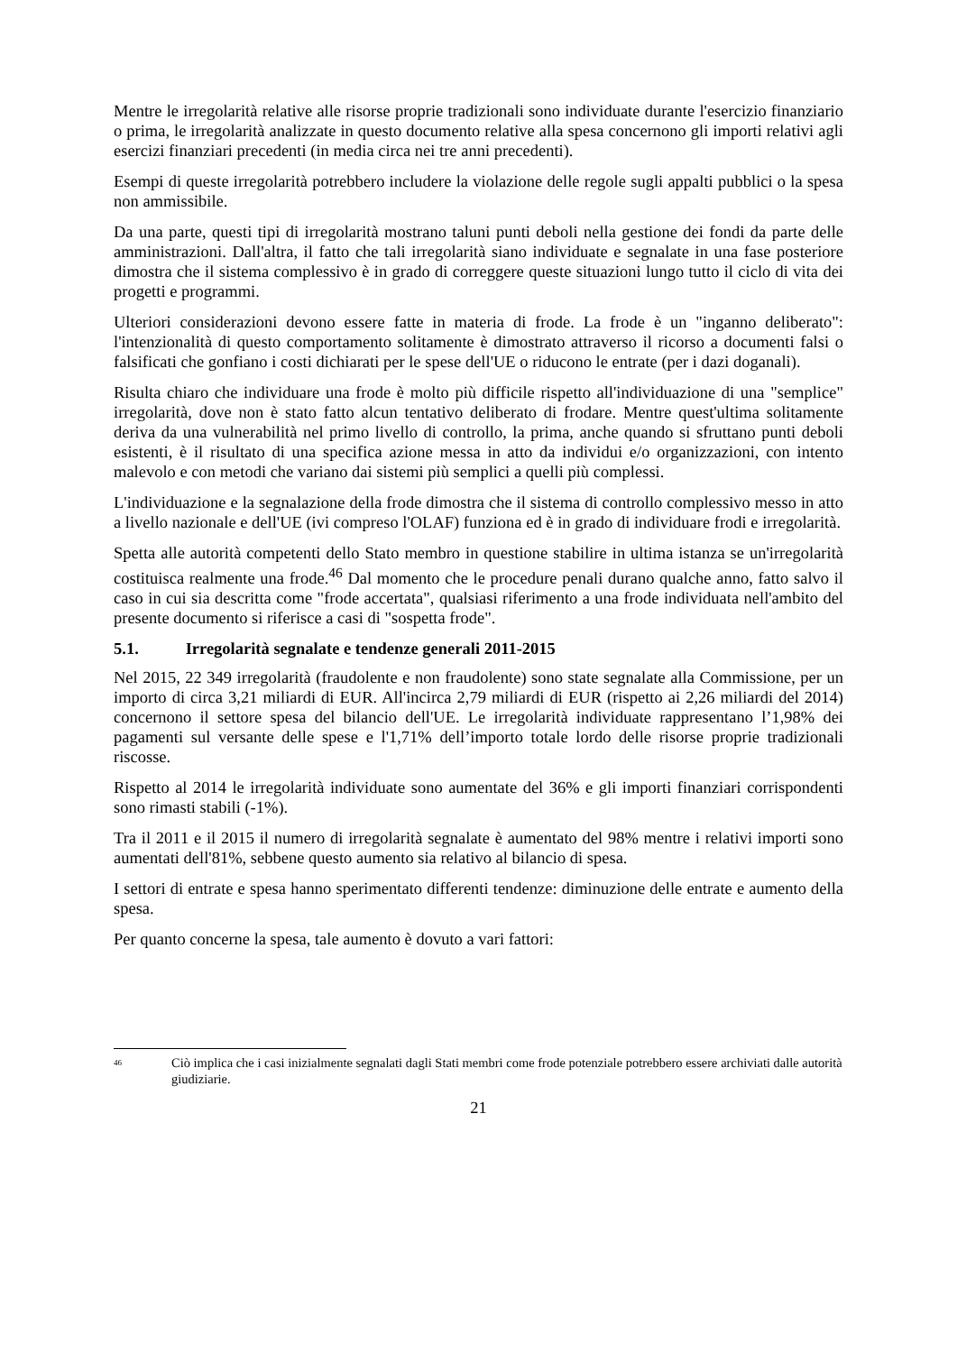Mentre le irregolarità relative alle risorse proprie tradizionali sono individuate durante l'esercizio finanziario o prima, le irregolarità analizzate in questo documento relative alla spesa concernono gli importi relativi agli esercizi finanziari precedenti (in media circa nei tre anni precedenti).
Esempi di queste irregolarità potrebbero includere la violazione delle regole sugli appalti pubblici o la spesa non ammissibile.
Da una parte, questi tipi di irregolarità mostrano taluni punti deboli nella gestione dei fondi da parte delle amministrazioni. Dall'altra, il fatto che tali irregolarità siano individuate e segnalate in una fase posteriore dimostra che il sistema complessivo è in grado di correggere queste situazioni lungo tutto il ciclo di vita dei progetti e programmi.
Ulteriori considerazioni devono essere fatte in materia di frode. La frode è un "inganno deliberato": l'intenzionalità di questo comportamento solitamente è dimostrato attraverso il ricorso a documenti falsi o falsificati che gonfiano i costi dichiarati per le spese dell'UE o riducono le entrate (per i dazi doganali).
Risulta chiaro che individuare una frode è molto più difficile rispetto all'individuazione di una "semplice" irregolarità, dove non è stato fatto alcun tentativo deliberato di frodare. Mentre quest'ultima solitamente deriva da una vulnerabilità nel primo livello di controllo, la prima, anche quando si sfruttano punti deboli esistenti, è il risultato di una specifica azione messa in atto da individui e/o organizzazioni, con intento malevolo e con metodi che variano dai sistemi più semplici a quelli più complessi.
L'individuazione e la segnalazione della frode dimostra che il sistema di controllo complessivo messo in atto a livello nazionale e dell'UE (ivi compreso l'OLAF) funziona ed è in grado di individuare frodi e irregolarità.
Spetta alle autorità competenti dello Stato membro in questione stabilire in ultima istanza se un'irregolarità costituisca realmente una frode.<sup>46</sup> Dal momento che le procedure penali durano qualche anno, fatto salvo il caso in cui sia descritta come "frode accertata", qualsiasi riferimento a una frode individuata nell'ambito del presente documento si riferisce a casi di "sospetta frode".
5.1. Irregolarità segnalate e tendenze generali 2011-2015
Nel 2015, 22 349 irregolarità (fraudolente e non fraudolente) sono state segnalate alla Commissione, per un importo di circa 3,21 miliardi di EUR. All'incirca 2,79 miliardi di EUR (rispetto ai 2,26 miliardi del 2014) concernono il settore spesa del bilancio dell'UE. Le irregolarità individuate rappresentano l’1,98% dei pagamenti sul versante delle spese e l'1,71% dell’importo totale lordo delle risorse proprie tradizionali riscosse.
Rispetto al 2014 le irregolarità individuate sono aumentate del 36% e gli importi finanziari corrispondenti sono rimasti stabili (-1%).
Tra il 2011 e il 2015 il numero di irregolarità segnalate è aumentato del 98% mentre i relativi importi sono aumentati dell'81%, sebbene questo aumento sia relativo al bilancio di spesa.
I settori di entrate e spesa hanno sperimentato differenti tendenze: diminuzione delle entrate e aumento della spesa.
Per quanto concerne la spesa, tale aumento è dovuto a vari fattori:
<sup>46</sup> Ciò implica che i casi inizialmente segnalati dagli Stati membri come frode potenziale potrebbero essere archiviati dalle autorità giudiziarie.
21